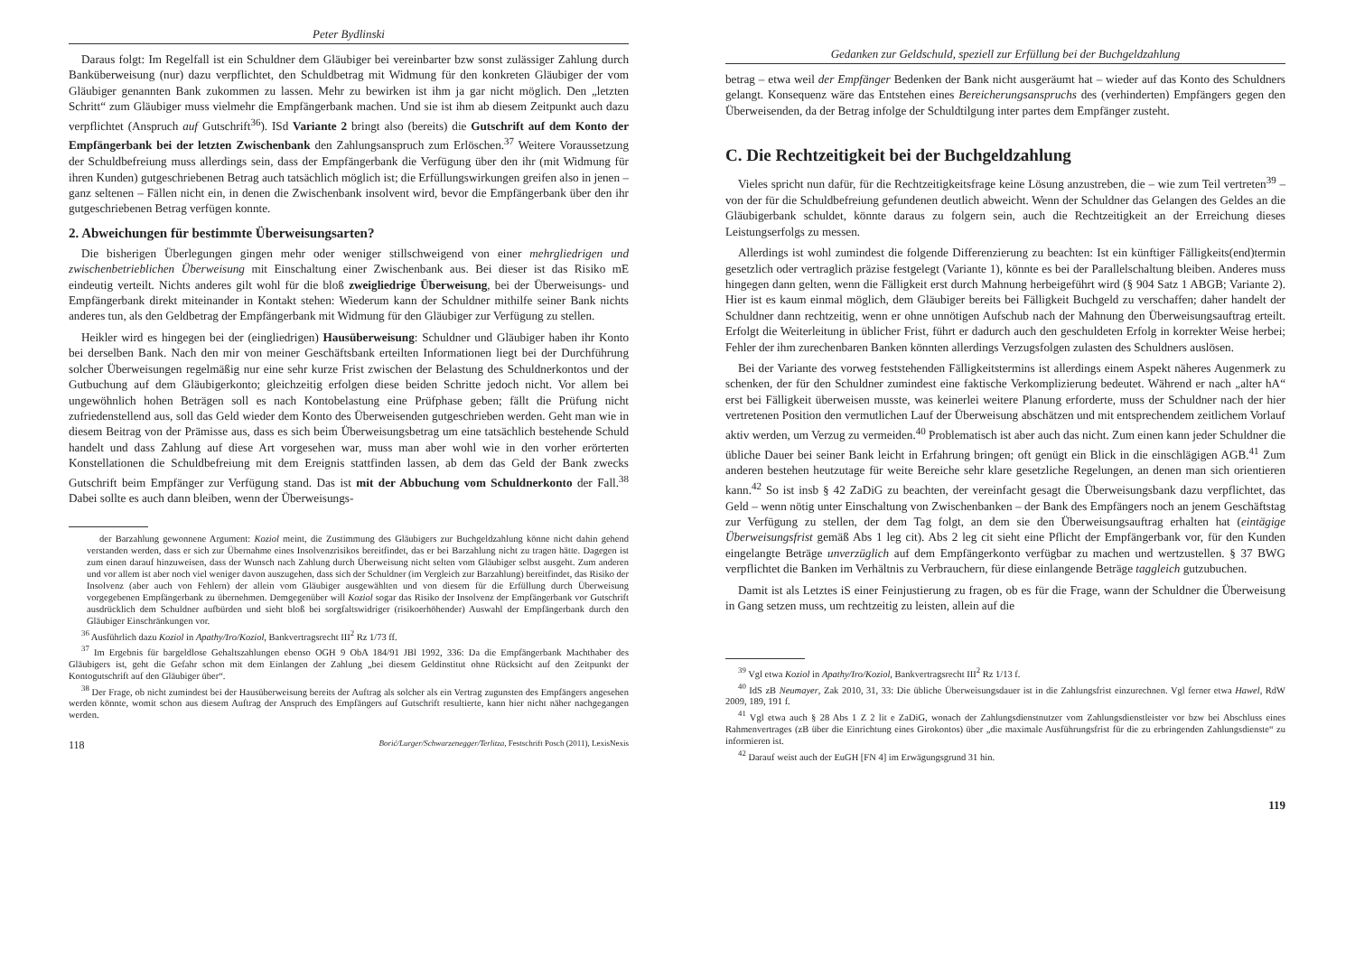Peter Bydlinski
Daraus folgt: Im Regelfall ist ein Schuldner dem Gläubiger bei vereinbarter bzw sonst zulässiger Zahlung durch Banküberweisung (nur) dazu verpflichtet, den Schuldbetrag mit Widmung für den konkreten Gläubiger der vom Gläubiger genannten Bank zukommen zu lassen. Mehr zu bewirken ist ihm ja gar nicht möglich. Den „letzten Schritt“ zum Gläubiger muss vielmehr die Empfängerbank machen. Und sie ist ihm ab diesem Zeitpunkt auch dazu verpflichtet (Anspruch auf Gutschrift<sup>36</sup>). ISd Variante 2 bringt also (bereits) die Gutschrift auf dem Konto der Empfängerbank bei der letzten Zwischenbank den Zahlungsanspruch zum Erlöschen.<sup>37</sup> Weitere Voraussetzung der Schuldbefreiung muss allerdings sein, dass der Empfängerbank die Verfügung über den ihr (mit Widmung für ihren Kunden) gutgeschriebenen Betrag auch tatsächlich möglich ist; die Erfüllungswirkungen greifen also in jenen – ganz seltenen – Fällen nicht ein, in denen die Zwischenbank insolvent wird, bevor die Empfängerbank über den ihr gutgeschriebenen Betrag verfügen konnte.
2. Abweichungen für bestimmte Überweisungsarten?
Die bisherigen Überlegungen gingen mehr oder weniger stillschweigend von einer mehrgliedrigen und zwischenbetrieblichen Überweisung mit Einschaltung einer Zwischenbank aus. Bei dieser ist das Risiko mE eindeutig verteilt. Nichts anderes gilt wohl für die bloß zweigliedrige Überweisung, bei der Überweisungs- und Empfängerbank direkt miteinander in Kontakt stehen: Wiederum kann der Schuldner mithilfe seiner Bank nichts anderes tun, als den Geldbetrag der Empfängerbank mit Widmung für den Gläubiger zur Verfügung zu stellen.
Heikler wird es hingegen bei der (eingliedrigen) Hausüberweisung: Schuldner und Gläubiger haben ihr Konto bei derselben Bank. Nach den mir von meiner Geschäftsbank erteilten Informationen liegt bei der Durchführung solcher Überweisungen regelmäßig nur eine sehr kurze Frist zwischen der Belastung des Schuldnerkontos und der Gutbuchung auf dem Gläubigerkonto; gleichzeitig erfolgen diese beiden Schritte jedoch nicht. Vor allem bei ungewöhnlich hohen Beträgen soll es nach Kontobelastung eine Prüfphase geben; fällt die Prüfung nicht zufriedenstellend aus, soll das Geld wieder dem Konto des Überweisenden gutgeschrieben werden. Geht man wie in diesem Beitrag von der Prämisse aus, dass es sich beim Überweisungsbetrag um eine tatsächlich bestehende Schuld handelt und dass Zahlung auf diese Art vorgesehen war, muss man aber wohl wie in den vorher erörterten Konstellationen die Schuldbefreiung mit dem Ereignis stattfinden lassen, ab dem das Geld der Bank zwecks Gutschrift beim Empfänger zur Verfügung stand. Das ist mit der Abbuchung vom Schuldnerkonto der Fall.<sup>38</sup> Dabei sollte es auch dann bleiben, wenn der Überweisungs-
der Barzahlung gewonnene Argument: Koziol meint, die Zustimmung des Gläubigers zur Buchgeldzahlung könne nicht dahin gehend verstanden werden, dass er sich zur Übernahme eines Insolvenzrisikos bereitfindet, das er bei Barzahlung nicht zu tragen hätte. Dagegen ist zum einen darauf hinzuweisen, dass der Wunsch nach Zahlung durch Überweisung nicht selten vom Gläubiger selbst ausgeht. Zum anderen und vor allem ist aber noch viel weniger davon auszugehen, dass sich der Schuldner (im Vergleich zur Barzahlung) bereitfindet, das Risiko der Insolvenz (aber auch von Fehlern) der allein vom Gläubiger ausgewählten und von diesem für die Erfüllung durch Überweisung vorgegebenen Empfängerbank zu übernehmen. Demgegenüber will Koziol sogar das Risiko der Insolvenz der Empfängerbank vor Gutschrift ausdrücklich dem Schuldner aufbürden und sieht bloß bei sorgfaltswidriger (risikoerhöhender) Auswahl der Empfängerbank durch den Gläubiger Einschränkungen vor.
<sup>36</sup> Ausführlich dazu Koziol in Apathy/Iro/Koziol, Bankvertragsrecht III<sup>2</sup> Rz 1/73 ff.
<sup>37</sup> Im Ergebnis für bargeldlose Gehaltszahlungen ebenso OGH 9 ObA 184/91 JBl 1992, 336: Da die Empfängerbank Machthaber des Gläubigers ist, geht die Gefahr schon mit dem Einlangen der Zahlung „bei diesem Geldinstitut ohne Rücksicht auf den Zeitpunkt der Kontogutschrift auf den Gläubiger über“.
<sup>38</sup> Der Frage, ob nicht zumindest bei der Hausüberweisung bereits der Auftrag als solcher als ein Vertrag zugunsten des Empfängers angesehen werden könnte, womit schon aus diesem Auftrag der Anspruch des Empfängers auf Gutschrift resultierte, kann hier nicht näher nachgegangen werden.
118 Borić/Lurger/Schwarzenegger/Terlitza, Festschrift Posch (2011), LexisNexis
Gedanken zur Geldschuld, speziell zur Erfüllung bei der Buchgeldzahlung
betrag – etwa weil der Empfänger Bedenken der Bank nicht ausgeräumt hat – wieder auf das Konto des Schuldners gelangt. Konsequenz wäre das Entstehen eines Bereicherungsanspruchs des (verhinderten) Empfängers gegen den Überweisenden, da der Betrag infolge der Schuldtilgung inter partes dem Empfänger zusteht.
C. Die Rechtzeitigkeit bei der Buchgeldzahlung
Vieles spricht nun dafür, für die Rechtzeitigkeitsfrage keine Lösung anzustreben, die – wie zum Teil vertreten<sup>39</sup> – von der für die Schuldbefreiung gefundenen deutlich abweicht. Wenn der Schuldner das Gelangen des Geldes an die Gläubigerbank schuldet, könnte daraus zu folgern sein, auch die Rechtzeitigkeit an der Erreichung dieses Leistungserfolgs zu messen.
Allerdings ist wohl zumindest die folgende Differenzierung zu beachten: Ist ein künftiger Fälligkeits(end)termin gesetzlich oder vertraglich präzise festgelegt (Variante 1), könnte es bei der Parallelschaltung bleiben. Anderes muss hingegen dann gelten, wenn die Fälligkeit erst durch Mahnung herbeigeführt wird (§ 904 Satz 1 ABGB; Variante 2). Hier ist es kaum einmal möglich, dem Gläubiger bereits bei Fälligkeit Buchgeld zu verschaffen; daher handelt der Schuldner dann rechtzeitig, wenn er ohne unnötigen Aufschub nach der Mahnung den Überweisungsauftrag erteilt. Erfolgt die Weiterleitung in üblicher Frist, führt er dadurch auch den geschuldeten Erfolg in korrekter Weise herbei; Fehler der ihm zurechenbaren Banken könnten allerdings Verzugsfolgen zulasten des Schuldners auslösen.
Bei der Variante des vorweg feststehenden Fälligkeitstermins ist allerdings einem Aspekt näheres Augenmerk zu schenken, der für den Schuldner zumindest eine faktische Verkomplizierung bedeutet. Während er nach „alter hA“ erst bei Fälligkeit überweisen musste, was keinerlei weitere Planung erforderte, muss der Schuldner nach der hier vertretenen Position den vermutlichen Lauf der Überweisung abschätzen und mit entsprechendem zeitlichem Vorlauf aktiv werden, um Verzug zu vermeiden.<sup>40</sup> Problematisch ist aber auch das nicht. Zum einen kann jeder Schuldner die übliche Dauer bei seiner Bank leicht in Erfahrung bringen; oft genügt ein Blick in die einschlägigen AGB.<sup>41</sup> Zum anderen bestehen heutzutage für weite Bereiche sehr klare gesetzliche Regelungen, an denen man sich orientieren kann.<sup>42</sup> So ist insb § 42 ZaDiG zu beachten, der vereinfacht gesagt die Überweisungsbank dazu verpflichtet, das Geld – wenn nötig unter Einschaltung von Zwischenbanken – der Bank des Empfängers noch an jenem Geschäftstag zur Verfügung zu stellen, der dem Tag folgt, an dem sie den Überweisungsauftrag erhalten hat (eintägige Überweisungsfrist gemäß Abs 1 leg cit). Abs 2 leg cit sieht eine Pflicht der Empfängerbank vor, für den Kunden eingelangte Beträge unverzüglich auf dem Empfängerkonto verfügbar zu machen und wertzustellen. § 37 BWG verpflichtet die Banken im Verhältnis zu Verbrauchern, für diese einlangende Beträge taggleich gutzubuchen.
Damit ist als Letztes iS einer Feinjustierung zu fragen, ob es für die Frage, wann der Schuldner die Überweisung in Gang setzen muss, um rechtzeitig zu leisten, allein auf die
<sup>39</sup> Vgl etwa Koziol in Apathy/Iro/Koziol, Bankvertragsrecht III<sup>2</sup> Rz 1/13 f.
<sup>40</sup> IdS zB Neumayer, Zak 2010, 31, 33: Die übliche Überweisungsdauer ist in die Zahlungsfrist einzurechnen. Vgl ferner etwa Hawel, RdW 2009, 189, 191 f.
<sup>41</sup> Vgl etwa auch § 28 Abs 1 Z 2 lit e ZaDiG, wonach der Zahlungsdienstnutzer vom Zahlungsdienstleister vor bzw bei Abschluss eines Rahmenvertrages (zB über die Einrichtung eines Girokontos) über „die maximale Ausführungsfrist für die zu erbringenden Zahlungsdienste“ zu informieren ist.
<sup>42</sup> Darauf weist auch der EuGH [FN 4] im Erwägungsgrund 31 hin.
119